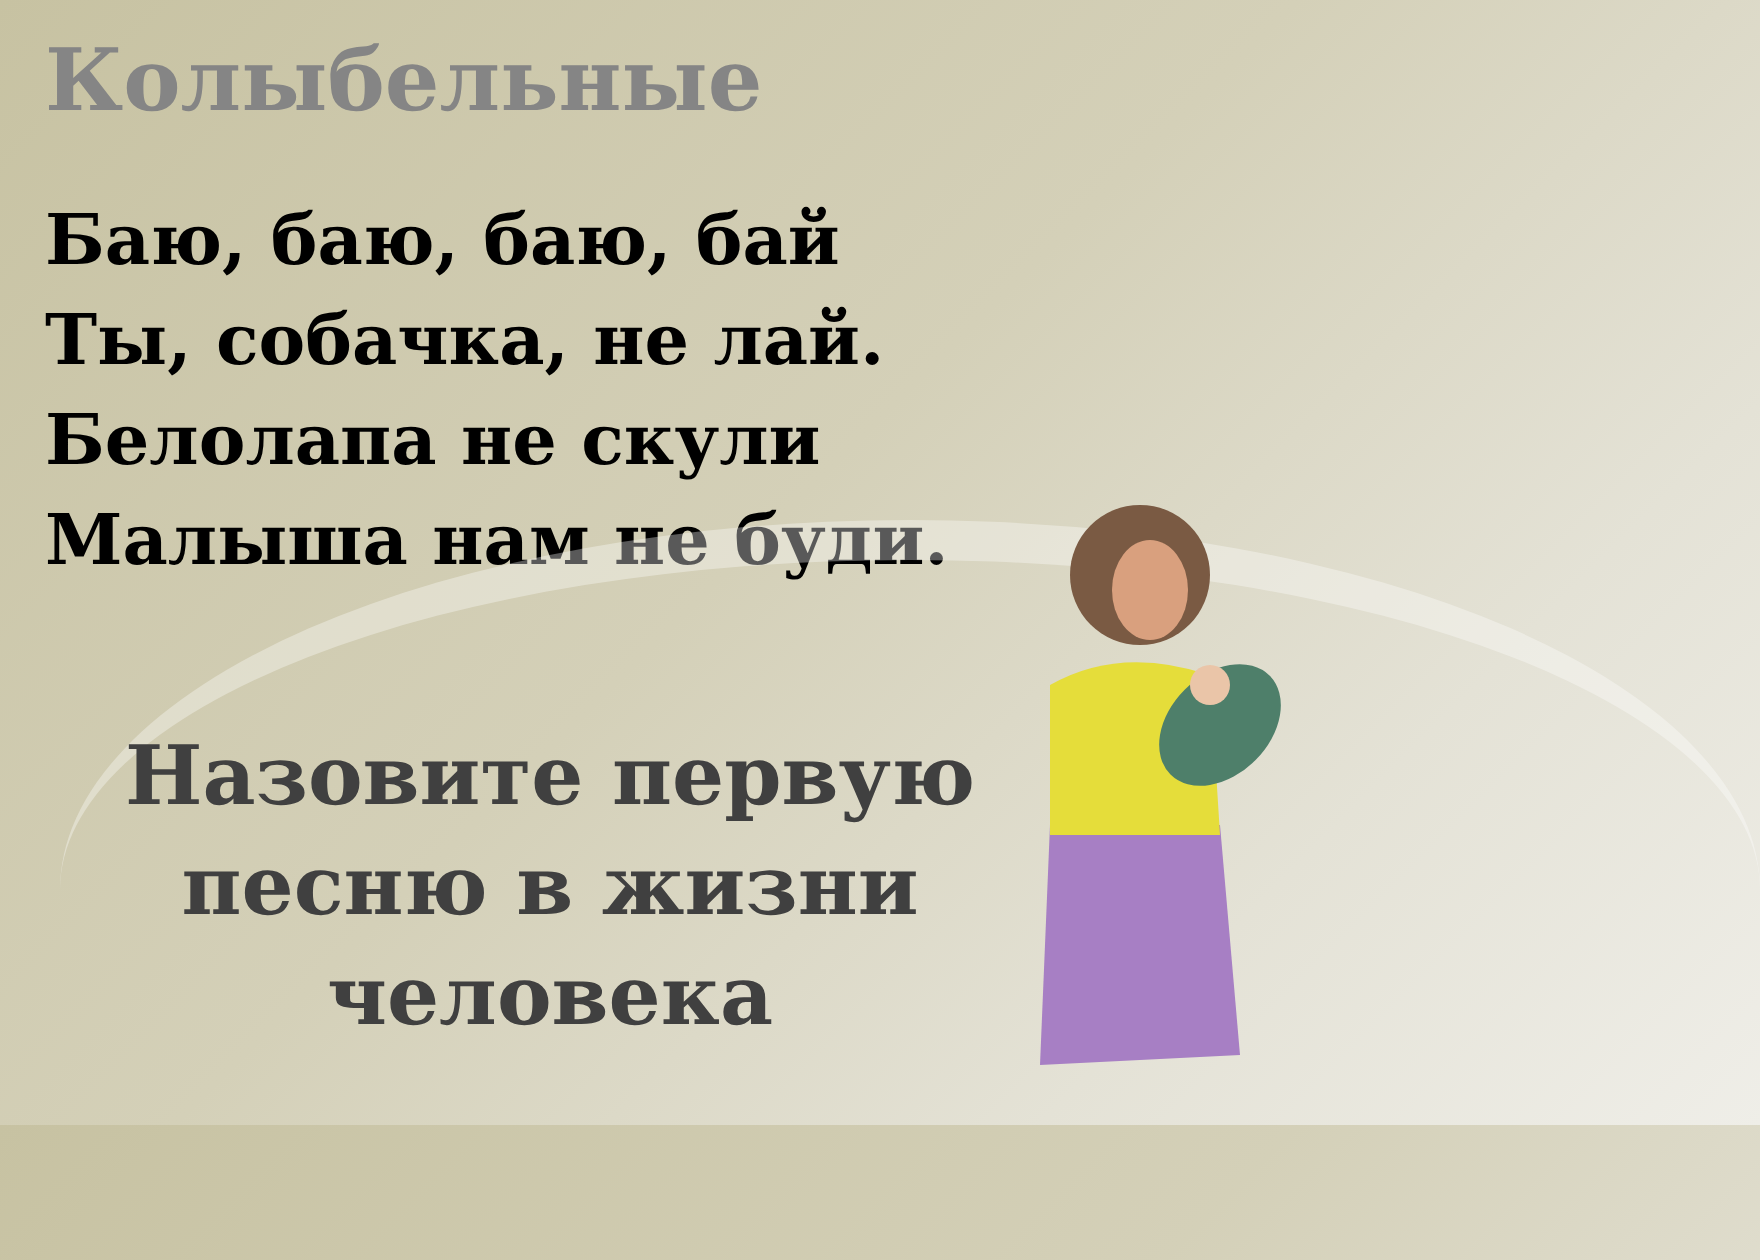Колыбельные
Баю, баю, баю, бай
Ты, собачка, не лай.
Белолапа не скули
Малыша нам не буди.
Назовите первую
песню в жизни
человека